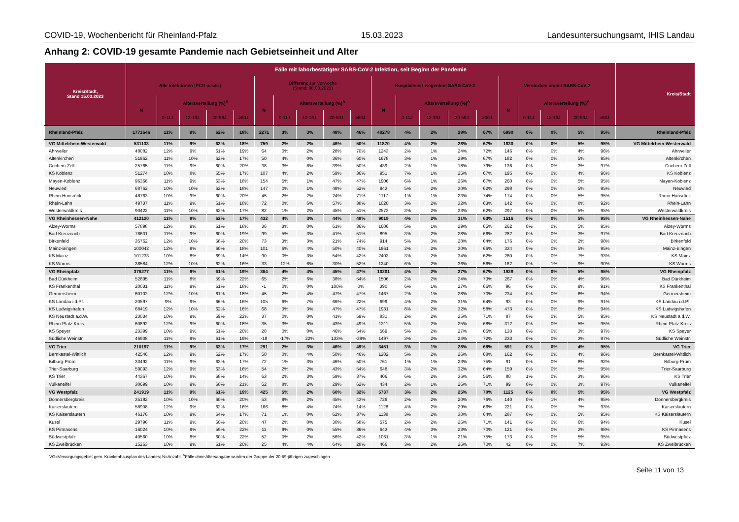COVID-19, Wochenbericht für Rheinland-Pfalz 15.03.2023 Landesuntersuchungsamt, IHIS Landau
Anhang 2: COVID-19 gesamte Pandemie nach Gebietseinheit und Alter
| Kreis/Stadt, Stand 15.03.2023 | Fälle mit laborbestätigter SARS-CoV-2 Infektion, seit Beginn der Pandemie | | | | | | | | | | | | | | | | | | | | Kreis/Stadt |
| --- | --- | --- | --- | --- | --- | --- | --- | --- | --- | --- | --- | --- | --- | --- | --- | --- | --- | --- | --- | --- | --- |
| | Alle Infektionen (PCR-positiv) | | | | | Differenz zur Vorwoche (Stand: 08.03.2023) | | | | | Hospitalisiert wegen/mit SARS-CoV-2 | | | | | Verstorben an/mit SARS-CoV-2 | | | | | |
| | N | Altersverteilung (%)<sup>A</sup> | | | | N | Altersverteilung (%)<sup>A</sup> | | | | N | Altersverteilung (%)<sup>A</sup> | | | | N | Altersverteilung (%)<sup>A</sup> | | | | |
| | | 0-11J. | 12-19J. | 20-59J. | ≥60J. | | 0-11J. | 12-19J. | 20-59J. | ≥60J. | | 0-11J. | 12-19J. | 20-59J. | ≥60J. | | 0-11J. | 12-19J. | 20-59J. | ≥60J. | |
| Rheinland-Pfalz | 1771646 | 11% | 9% | 62% | 18% | 2271 | 3% | 3% | 48% | 46% | 40278 | 4% | 2% | 28% | 67% | 6990 | 0% | 0% | 5% | 95% | Rheinland-Pfalz |
| VG Mittelrhein-Westerwald | 531133 | 11% | 9% | 62% | 18% | 759 | 2% | 2% | 46% | 50% | 11870 | 4% | 2% | 28% | 67% | 1830 | 0% | 0% | 5% | 95% | VG Mittelrhein-Westerwald |
| Ahrweiler | 48082 | 12% | 9% | 61% | 19% | 64 | 0% | 2% | 28% | 70% | 1243 | 2% | 1% | 24% | 72% | 146 | 0% | 0% | 4% | 96% | Ahrweiler |
| Altenkirchen | 51962 | 11% | 10% | 62% | 17% | 50 | 4% | 0% | 36% | 60% | 1678 | 3% | 1% | 29% | 67% | 182 | 0% | 0% | 5% | 95% | Altenkirchen |
| Cochem-Zell | 25765 | 11% | 9% | 60% | 20% | 38 | 3% | 8% | 39% | 50% | 439 | 2% | 1% | 18% | 79% | 136 | 0% | 0% | 3% | 97% | Cochem-Zell |
| KS Koblenz | 51274 | 10% | 8% | 65% | 17% | 107 | 4% | 2% | 59% | 36% | 951 | 7% | 1% | 25% | 67% | 195 | 0% | 0% | 4% | 96% | KS Koblenz |
| Mayen-Koblenz | 96366 | 11% | 9% | 63% | 18% | 154 | 5% | 1% | 47% | 47% | 1906 | 6% | 1% | 26% | 67% | 260 | 0% | 0% | 5% | 95% | Mayen-Koblenz |
| Neuwied | 68762 | 10% | 10% | 62% | 18% | 147 | 0% | 1% | 48% | 52% | 943 | 5% | 2% | 30% | 62% | 298 | 0% | 0% | 5% | 95% | Neuwied |
| Rhein-Hunsrück | 48763 | 10% | 9% | 60% | 20% | 45 | 2% | 2% | 24% | 71% | 1117 | 1% | 1% | 23% | 74% | 174 | 0% | 0% | 5% | 95% | Rhein-Hunsrück |
| Rhein-Lahn | 49737 | 11% | 9% | 61% | 18% | 72 | 0% | 6% | 57% | 38% | 1020 | 3% | 2% | 32% | 63% | 142 | 0% | 0% | 8% | 92% | Rhein-Lahn |
| Westerwaldkreis | 90422 | 11% | 10% | 62% | 17% | 82 | 1% | 2% | 45% | 51% | 2573 | 3% | 2% | 33% | 62% | 297 | 0% | 0% | 5% | 95% | Westerwaldkreis |
| VG Rheinhessen-Nahe | 412120 | 11% | 9% | 62% | 17% | 432 | 4% | 3% | 44% | 49% | 9019 | 4% | 2% | 31% | 63% | 1516 | 0% | 0% | 5% | 95% | VG Rheinhessen-Nahe |
| Alzey-Worms | 57898 | 12% | 9% | 61% | 18% | 36 | 3% | 0% | 61% | 36% | 1606 | 5% | 1% | 29% | 65% | 262 | 0% | 0% | 5% | 95% | Alzey-Worms |
| Bad Kreuznach | 78601 | 11% | 9% | 60% | 19% | 99 | 5% | 3% | 41% | 51% | 895 | 3% | 2% | 28% | 66% | 282 | 0% | 0% | 3% | 97% | Bad Kreuznach |
| Birkenfeld | 35762 | 12% | 10% | 58% | 20% | 73 | 3% | 3% | 21% | 74% | 914 | 5% | 3% | 28% | 64% | 176 | 0% | 0% | 2% | 98% | Birkenfeld |
| Mainz-Bingen | 100042 | 12% | 9% | 60% | 18% | 101 | 6% | 4% | 50% | 40% | 1961 | 2% | 2% | 30% | 66% | 334 | 0% | 0% | 5% | 95% | Mainz-Bingen |
| KS Mainz | 101233 | 10% | 8% | 69% | 14% | 90 | 0% | 3% | 54% | 42% | 2403 | 3% | 2% | 34% | 62% | 280 | 0% | 0% | 7% | 93% | KS Mainz |
| KS Worms | 38584 | 12% | 10% | 62% | 16% | 33 | 12% | 6% | 30% | 52% | 1240 | 6% | 2% | 36% | 56% | 182 | 0% | 1% | 9% | 90% | KS Worms |
| VG Rheinpfalz | 376277 | 11% | 9% | 61% | 19% | 364 | 4% | 4% | 45% | 47% | 10201 | 4% | 2% | 27% | 67% | 1928 | 0% | 0% | 5% | 95% | VG Rheinpfalz |
| Bad Dürkheim | 52895 | 11% | 8% | 59% | 22% | 65 | 2% | 6% | 38% | 54% | 1506 | 2% | 2% | 24% | 73% | 267 | 0% | 0% | 4% | 96% | Bad Dürkheim |
| KS Frankenthal | 20031 | 11% | 9% | 61% | 18% | -1 | 0% | 0% | 100% | 0% | 390 | 6% | 1% | 27% | 66% | 96 | 0% | 0% | 9% | 91% | KS Frankenthal |
| Germersheim | 60102 | 12% | 10% | 61% | 18% | 45 | 2% | 4% | 47% | 47% | 1467 | 2% | 1% | 28% | 70% | 234 | 0% | 0% | 6% | 94% | Germersheim |
| KS Landau i.d.Pf. | 20597 | 9% | 9% | 66% | 16% | 105 | 6% | 7% | 66% | 22% | 699 | 4% | 2% | 31% | 64% | 93 | 0% | 0% | 9% | 91% | KS Landau i.d.Pf. |
| KS Ludwigshafen | 68419 | 12% | 10% | 62% | 16% | 68 | 3% | 3% | 47% | 47% | 1931 | 8% | 2% | 32% | 58% | 473 | 0% | 0% | 6% | 94% | KS Ludwigshafen |
| KS Neustadt a.d.W. | 23034 | 10% | 9% | 59% | 22% | 37 | 0% | 0% | 41% | 59% | 831 | 2% | 2% | 25% | 71% | 87 | 0% | 0% | 5% | 95% | KS Neustadt a.d.W. |
| Rhein-Pfalz-Kreis | 60892 | 12% | 9% | 60% | 18% | 35 | 3% | 6% | 43% | 49% | 1311 | 5% | 2% | 25% | 68% | 312 | 0% | 0% | 5% | 95% | Rhein-Pfalz-Kreis |
| KS Speyer | 23399 | 10% | 9% | 61% | 20% | 28 | 0% | 0% | 46% | 54% | 569 | 5% | 2% | 27% | 66% | 133 | 0% | 0% | 3% | 97% | KS Speyer |
| Südliche Weinstr. | 46908 | 11% | 9% | 61% | 19% | -18 | -17% | 22% | 133% | -39% | 1497 | 3% | 2% | 24% | 72% | 233 | 0% | 0% | 3% | 97% | Südliche Weinstr. |
| VG Trier | 210197 | 11% | 9% | 63% | 17% | 291 | 2% | 3% | 46% | 49% | 3451 | 3% | 1% | 28% | 68% | 591 | 0% | 0% | 4% | 95% | VG Trier |
| Bernkastel-Wittlich | 42546 | 12% | 9% | 62% | 17% | 50 | 0% | 4% | 50% | 46% | 1202 | 5% | 2% | 26% | 68% | 162 | 0% | 0% | 4% | 96% | Bernkastel-Wittlich |
| Bitburg-Prüm | 33492 | 11% | 9% | 63% | 17% | 72 | 1% | 3% | 46% | 50% | 761 | 1% | 1% | 23% | 75% | 91 | 0% | 0% | 8% | 92% | Bitburg-Prüm |
| Trier-Saarburg | 59093 | 12% | 9% | 63% | 16% | 54 | 2% | 2% | 43% | 54% | 648 | 3% | 2% | 32% | 64% | 159 | 0% | 0% | 5% | 95% | Trier-Saarburg |
| KS Trier | 44367 | 10% | 8% | 68% | 14% | 63 | 2% | 3% | 59% | 37% | 406 | 6% | 2% | 36% | 56% | 80 | 1% | 0% | 3% | 96% | KS Trier |
| Vulkaneifel | 30699 | 10% | 9% | 60% | 21% | 52 | 8% | 2% | 29% | 62% | 434 | 2% | 1% | 26% | 71% | 99 | 0% | 0% | 3% | 97% | Vulkaneifel |
| VG Westpfalz | 241919 | 11% | 9% | 61% | 19% | 425 | 5% | 2% | 60% | 32% | 5737 | 3% | 2% | 25% | 70% | 1125 | 0% | 0% | 5% | 95% | VG Westpfalz |
| Donnersbergkreis | 35192 | 10% | 10% | 60% | 20% | 53 | 9% | 2% | 45% | 43% | 726 | 2% | 2% | 20% | 76% | 140 | 0% | 1% | 4% | 95% | Donnersbergkreis |
| Kaiserslautern | 58908 | 12% | 9% | 62% | 16% | 166 | 8% | 4% | 74% | 14% | 1128 | 4% | 2% | 29% | 66% | 221 | 0% | 0% | 7% | 93% | Kaiserslautern |
| KS Kaiserslautern | 46176 | 10% | 9% | 64% | 17% | 71 | 1% | 0% | 62% | 37% | 1138 | 3% | 2% | 30% | 64% | 287 | 0% | 0% | 5% | 95% | KS Kaiserslautern |
| Kusel | 29796 | 11% | 9% | 60% | 20% | 47 | 2% | 0% | 30% | 68% | 575 | 2% | 2% | 26% | 71% | 141 | 0% | 0% | 6% | 94% | Kusel |
| KS Pirmasens | 16024 | 10% | 9% | 59% | 22% | 11 | 9% | 0% | 55% | 36% | 643 | 4% | 3% | 23% | 70% | 121 | 0% | 0% | 2% | 98% | KS Pirmasens |
| Südwestpfalz | 40560 | 10% | 8% | 60% | 22% | 52 | 0% | 2% | 56% | 42% | 1061 | 3% | 1% | 21% | 75% | 173 | 0% | 0% | 5% | 95% | Südwestpfalz |
| KS Zweibrücken | 15263 | 10% | 9% | 61% | 20% | 25 | 4% | 4% | 64% | 28% | 466 | 3% | 2% | 26% | 70% | 42 | 0% | 0% | 7% | 93% | KS Zweibrücken |
VG=Versorgungsgebiet gem. Krankenhausplan des Landes; N=Anzahl; <sup>A</sup>Fälle ohne Altersangabe wurden der Gruppe der 20-59-jährigen zugeschlagen
Seite 11 von 13